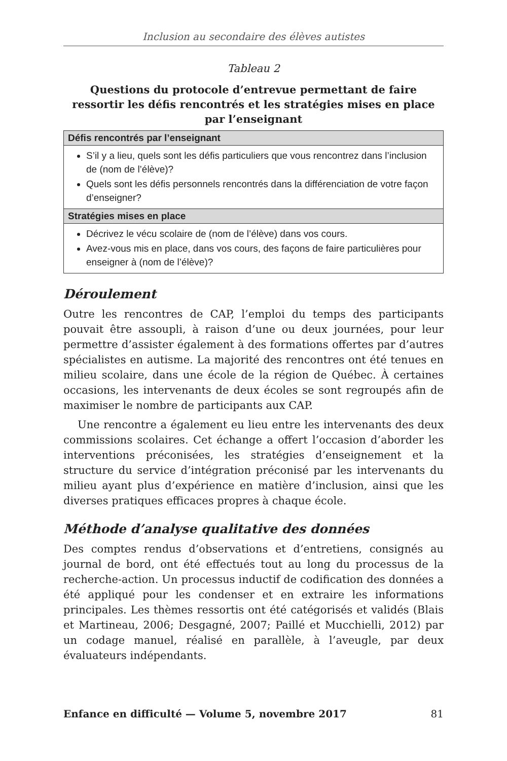Inclusion au secondaire des élèves autistes
Tableau 2
Questions du protocole d’entrevue permettant de faire ressortir les défis rencontrés et les stratégies mises en place par l’enseignant
| Défis rencontrés par l’enseignant |
| --- |
| S’il y a lieu, quels sont les défis particuliers que vous rencontrez dans l’inclusion de (nom de l’élève)? Quels sont les défis personnels rencontrés dans la différenciation de votre façon d’enseigner? |
| Stratégies mises en place |
| Décrivez le vécu scolaire de (nom de l’élève) dans vos cours. Avez-vous mis en place, dans vos cours, des façons de faire particulières pour enseigner à (nom de l’élève)? |
Déroulement
Outre les rencontres de CAP, l’emploi du temps des participants pouvait être assoupli, à raison d’une ou deux journées, pour leur permettre d’assister également à des formations offertes par d’autres spécialistes en autisme. La majorité des rencontres ont été tenues en milieu scolaire, dans une école de la région de Québec. À certaines occasions, les intervenants de deux écoles se sont regroupés afin de maximiser le nombre de participants aux CAP.
Une rencontre a également eu lieu entre les intervenants des deux commissions scolaires. Cet échange a offert l’occasion d’aborder les interventions préconisées, les stratégies d’enseignement et la structure du service d’intégration préconisé par les intervenants du milieu ayant plus d’expérience en matière d’inclusion, ainsi que les diverses pratiques efficaces propres à chaque école.
Méthode d’analyse qualitative des données
Des comptes rendus d’observations et d’entretiens, consignés au journal de bord, ont été effectués tout au long du processus de la recherche-action. Un processus inductif de codification des données a été appliqué pour les condenser et en extraire les informations principales. Les thèmes ressortis ont été catégorisés et validés (Blais et Martineau, 2006; Desgagné, 2007; Paillé et Mucchielli, 2012) par un codage manuel, réalisé en parallèle, à l’aveugle, par deux évaluateurs indépendants.
Enfance en difficulté — Volume 5, novembre 2017 81